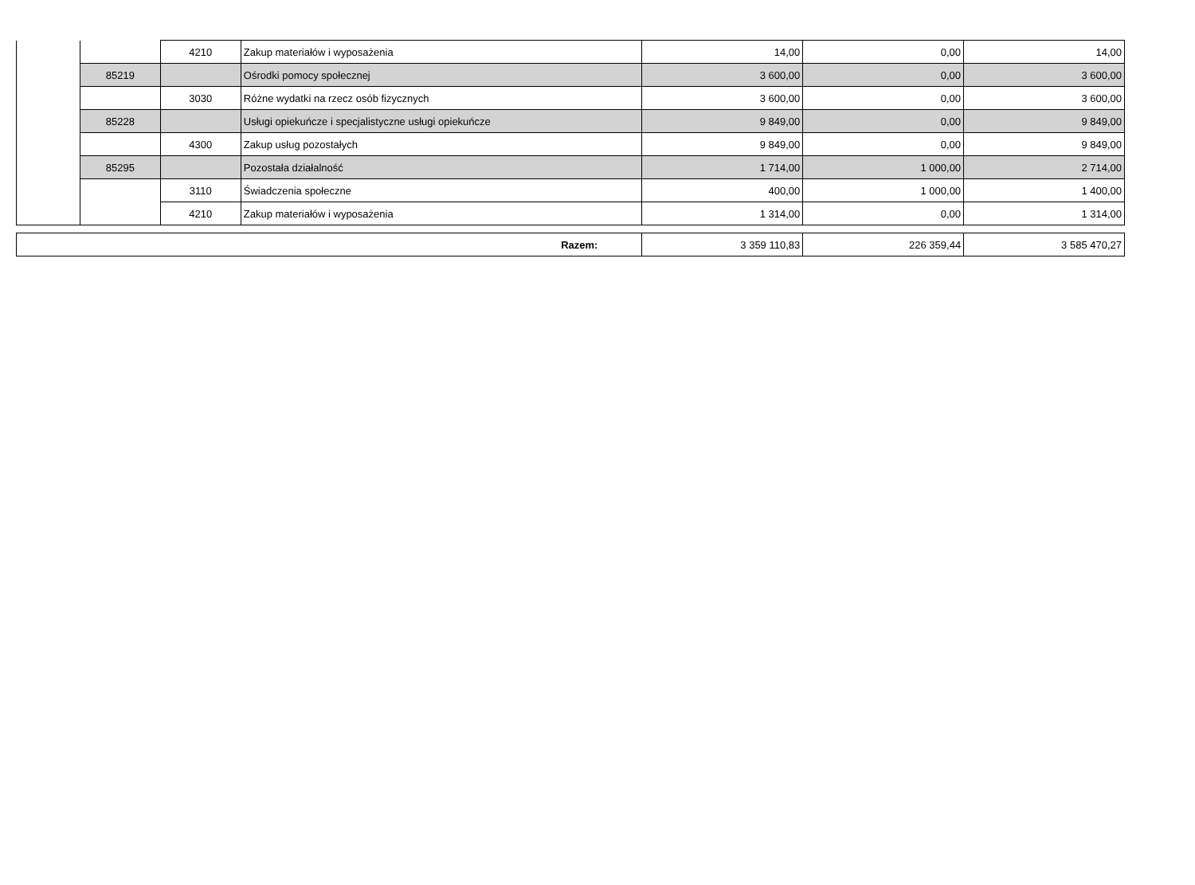| | | 4210 | Zakup materiałów i wyposażenia | 14,00 | 0,00 | 14,00 |
| | 85219 | | Ośrodki pomocy społecznej | 3 600,00 | 0,00 | 3 600,00 |
| | | 3030 | Różne wydatki na rzecz osób fizycznych | 3 600,00 | 0,00 | 3 600,00 |
| | 85228 | | Usługi opiekuńcze i specjalistyczne usługi opiekuńcze | 9 849,00 | 0,00 | 9 849,00 |
| | | 4300 | Zakup usług pozostałych | 9 849,00 | 0,00 | 9 849,00 |
| | 85295 | | Pozostała działalność | 1 714,00 | 1 000,00 | 2 714,00 |
| | | 3110 | Świadczenia społeczne | 400,00 | 1 000,00 | 1 400,00 |
| | | 4210 | Zakup materiałów i wyposażenia | 1 314,00 | 0,00 | 1 314,00 |
| Razem: | 3 359 110,83 | 226 359,44 | 3 585 470,27 |